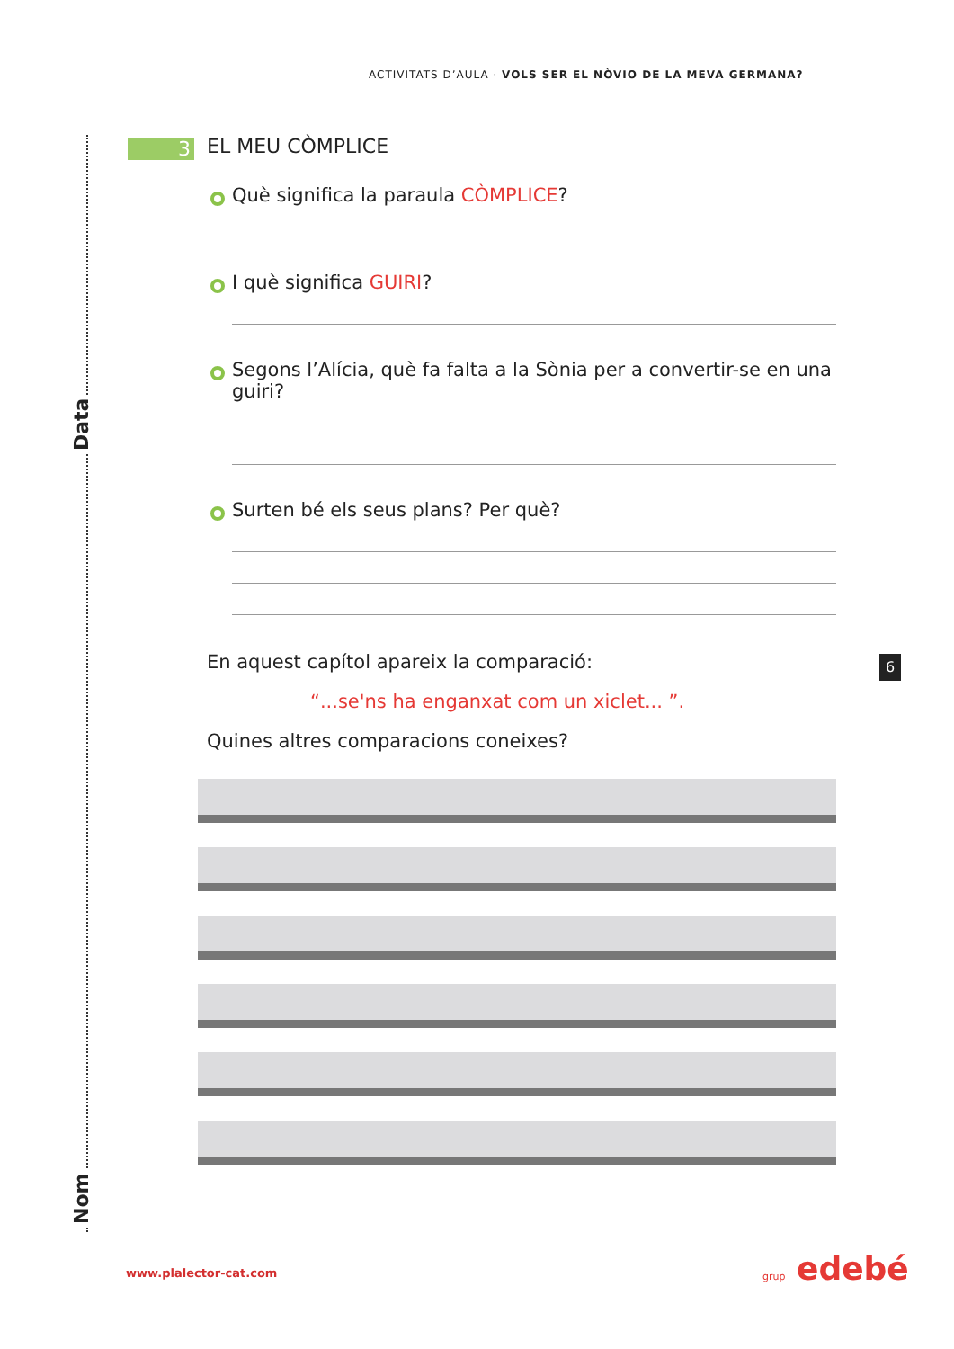Data
Nom
ACTIVITATS D’AULA · VOLS SER EL NÒVIO DE LA MEVA GERMANA?
3
EL MEU CÒMPLICE
Què significa la paraula CÒMPLICE?
I què significa GUIRI?
Segons l’Alícia, què fa falta a la Sònia per a convertir-se en una guiri?
Surten bé els seus plans? Per què?
En aquest capítol apareix la comparació:
“...se'ns ha enganxat com un xiclet... ”.
Quines altres comparacions coneixes?
6
www.plalector-cat.com grup edebé